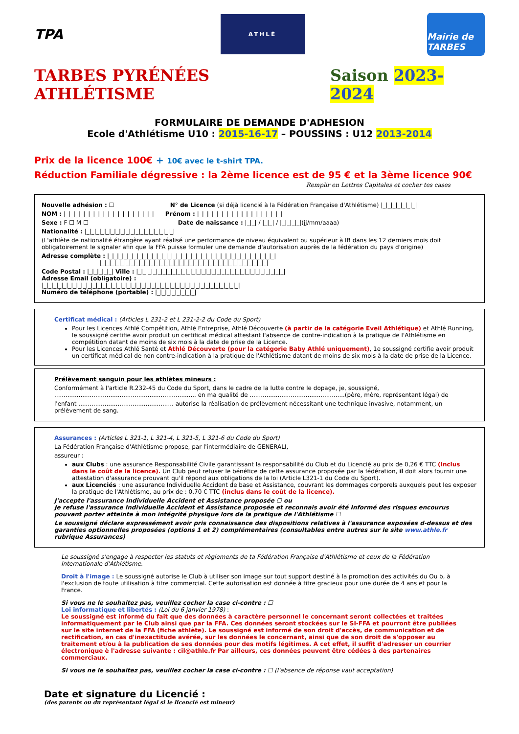TPA
ATHLÉ
Mairie de TARBES
TARBES PYRÉNÉES ATHLÉTISME Saison 2023-2024
FORMULAIRE DE DEMANDE D'ADHESION
Ecole d'Athlétisme U10 : 2015-16-17 – POUSSINS : U12 2013-2014
Prix de la licence 100€ + 10€ avec le t-shirt TPA.
Réduction Familiale dégressive : la 2ème licence est de 95 € et la 3ème licence 90€
Remplir en Lettres Capitales et cocher tes cases
Nouvelle adhésion : ☐ N° de Licence (si déjà licencié à la Fédération Française d'Athlétisme) |_|_|_|_|_|_|_|
NOM : |_|_|_|_|_|_|_|_|_|_|_|_|_|_|_|_|_|_| Prénom : |_|_|_|_|_|_|_|_|_|_|_|_|_|_|_|_|_|
Sexe : F ☐ M ☐ Date de naissance : |_|_| / |_|_| / |_|_|_|_|(jj/mm/aaaa)
Nationalité : |_|_|_|_|_|_|_|_|_|_|_|_|_|_|_|_|_|_|
(L'athlète de nationalité étrangère ayant réalisé une performance de niveau équivalent ou supérieur à IB dans les 12 derniers mois doit obligatoirement le signaler afin que la FFA puisse formuler une demande d'autorisation auprès de la fédération du pays d'origine)
Adresse complète : |_|_|_|_|_|_|_|_|_|_|_|_|_|_|_|_|_|_|_|_|_|_|_|_|_|_|_|_|_|_|_|_|_|_|
|_|_|_|_|_|_|_|_|_|_|_|_|_|_|_|_|_|_|_|_|_|_|_|_|_|_|_|_|_|_|_|_|_|_|
Code Postal : |_|_|_|_|_| Ville : |_|_|_|_|_|_|_|_|_|_|_|_|_|_|_|_|_|_|_|_|_|_|_|_|_|_|_|_|_|_|
Adresse Email (obligatoire) :
|_|_|_|_|_|_|_|_|_|_|_|_|_|_|_|_|_|_|_|_|_|_|_|_|_|_|_|_|_|_|_|_|_|_|_|_|_|_|_|_|
Numéro de téléphone (portable) : |_|_|_|_|_|_|_|_|
Certificat médical : (Articles L 231-2 et L 231-2-2 du Code du Sport)
Pour les Licences Athlé Compétition, Athlé Entreprise, Athlé Découverte (à partir de la catégorie Eveil Athlétique) et Athlé Running, le soussigné certifie avoir produit un certificat médical attestant l'absence de contre-indication à la pratique de l'Athlétisme en compétition datant de moins de six mois à la date de prise de la Licence.
Pour les Licences Athlé Santé et Athlé Découverte (pour la catégorie Baby Athlé uniquement), 1e soussigné certifie avoir produit un certificat médical de non contre-indication à la pratique de l'Athlétisme datant de moins de six mois à la date de prise de la Licence.
Prélèvement sanguin pour les athlètes mineurs :
Conformément à l'article R.232-45 du Code du Sport, dans le cadre de la lutte contre le dopage, je, soussigné,
............................................................................ en ma qualité de ...................................................(père, mère, représentant légal) de
l'enfant ................................................... autorise la réalisation de prélèvement nécessitant une technique invasive, notamment, un prélèvement de sang.
Assurances : (Articles L 321-1, L 321-4, L 321-5, L 321-6 du Code du Sport)
La Fédération Française d'Athlétisme propose, par l'intermédiaire de GENERALI,
assureur :
aux Clubs : une assurance Responsabilité Civile garantissant la responsabilité du Club et du Licencié au prix de 0,26 € TTC (Inclus dans le coût de la licence). Un Club peut refuser le bénéfice de cette assurance proposée par la fédération, il doit alors fournir une attestation d'assurance prouvant qu'il répond aux obligations de la loi (Article L321-1 du Code du Sport).
aux Licenciés : une assurance Individuelle Accident de base et Assistance, couvrant les dommages corporels auxquels peut les exposer la pratique de l'Athlétisme, au prix de : 0,70 € TTC (inclus dans le coût de la licence).
J'accepte l'assurance Individuelle Accident et Assistance proposée ☐ ou
Je refuse l'assurance Individuelle Accident et Assistance proposée et reconnais avoir été Informé des risques encourus pouvant porter atteinte à mon intégrité physique lors de la pratique de l'Athlétisme ☐
Le soussigné déclare expressément avoir pris connaissance des dispositions relatives à l'assurance exposées d-dessus et des garanties optionnelles proposées (options 1 et 2) complémentaires (consultables entre autres sur le site www.athle.fr rubrique Assurances)
Le soussigné s'engage à respecter les statuts et règlements de ta Fédération Française d'Athlétisme et ceux de la Fédération Internationale d'Athlétisme.
Droit à l'image : Le soussigné autorise le Club à utiliser son image sur tout support destiné à la promotion des activités du Ou b, à l'exclusion de toute utilisation à titre commercial. Cette autorisation est donnée à titre gracieux pour une durée de 4 ans et pour la France.
Si vous ne le souhaitez pas, veuillez cocher la case ci-contre : ☐
Loi informatique et libertés : (Loi du 6 janvier 1978) :
Le soussigné est informé du fait que des données à caractère personnel le concernant seront collectées et traitées informatiquement par le Club ainsi que par la FFA. Ces données seront stockées sur le SI-FFA et pourront être publiées sur le site internet de la FFA (fiche athlète). Le soussigné est informé de son droit d'accès, de communication et de rectification, en cas d'inexactitude avérée, sur les données le concernant, ainsi que de son droit de s'opposer au traitement et/ou à la publication de ses données pour des motifs légitimes. A cet effet, il suffit d'adresser un courrier électronique è l'adresse suivante : cil@athle.fr Par ailleurs, ces données peuvent être cédées à des partenaires commerciaux.
Si vous ne le souhaitez pas, veuillez cocher la case ci-contre : ☐ (l'absence de réponse vaut acceptation)
Date et signature du Licencié :
(des parents ou du représentant légal si le licencié est mineur)